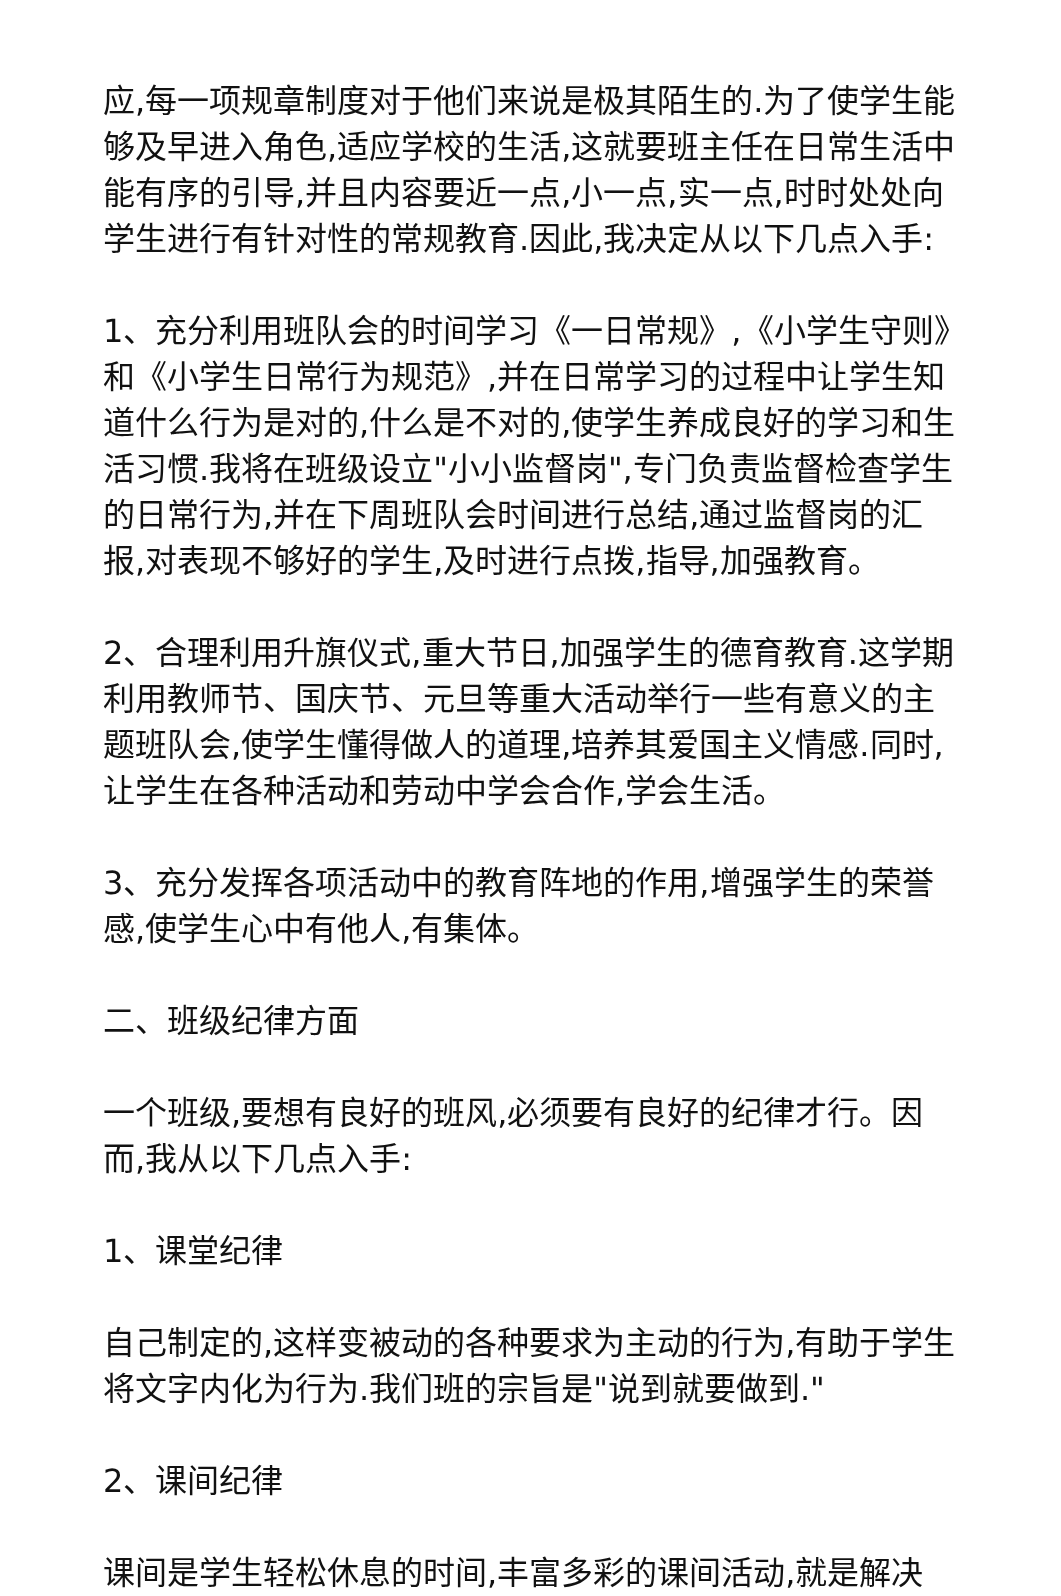应,每一项规章制度对于他们来说是极其陌生的.为了使学生能够及早进入角色,适应学校的生活,这就要班主任在日常生活中能有序的引导,并且内容要近一点,小一点,实一点,时时处处向学生进行有针对性的常规教育.因此,我决定从以下几点入手:
1、充分利用班队会的时间学习《一日常规》,《小学生守则》和《小学生日常行为规范》,并在日常学习的过程中让学生知道什么行为是对的,什么是不对的,使学生养成良好的学习和生活习惯.我将在班级设立"小小监督岗",专门负责监督检查学生的日常行为,并在下周班队会时间进行总结,通过监督岗的汇报,对表现不够好的学生,及时进行点拨,指导,加强教育。
2、合理利用升旗仪式,重大节日,加强学生的德育教育.这学期利用教师节、国庆节、元旦等重大活动举行一些有意义的主题班队会,使学生懂得做人的道理,培养其爱国主义情感.同时,让学生在各种活动和劳动中学会合作,学会生活。
3、充分发挥各项活动中的教育阵地的作用,增强学生的荣誉感,使学生心中有他人,有集体。
二、班级纪律方面
一个班级,要想有良好的班风,必须要有良好的纪律才行。因而,我从以下几点入手:
1、课堂纪律
自己制定的,这样变被动的各种要求为主动的行为,有助于学生将文字内化为行为.我们班的宗旨是"说到就要做到."
2、课间纪律
课间是学生轻松休息的时间,丰富多彩的课间活动,就是解决